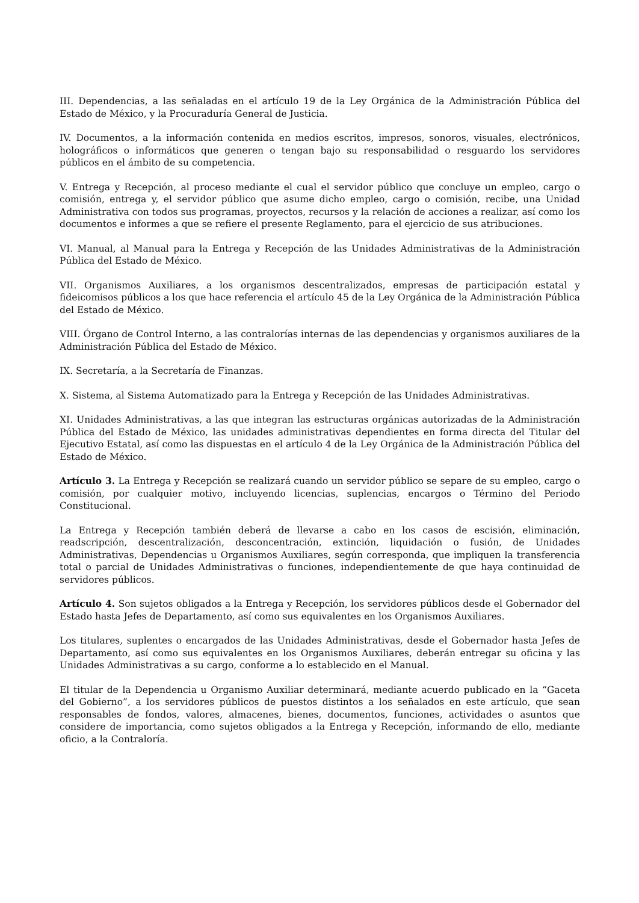III. Dependencias, a las señaladas en el artículo 19 de la Ley Orgánica de la Administración Pública del Estado de México, y la Procuraduría General de Justicia.
IV. Documentos, a la información contenida en medios escritos, impresos, sonoros, visuales, electrónicos, holográficos o informáticos que generen o tengan bajo su responsabilidad o resguardo los servidores públicos en el ámbito de su competencia.
V. Entrega y Recepción, al proceso mediante el cual el servidor público que concluye un empleo, cargo o comisión, entrega y, el servidor público que asume dicho empleo, cargo o comisión, recibe, una Unidad Administrativa con todos sus programas, proyectos, recursos y la relación de acciones a realizar, así como los documentos e informes a que se refiere el presente Reglamento, para el ejercicio de sus atribuciones.
VI. Manual, al Manual para la Entrega y Recepción de las Unidades Administrativas de la Administración Pública del Estado de México.
VII. Organismos Auxiliares, a los organismos descentralizados, empresas de participación estatal y fideicomisos públicos a los que hace referencia el artículo 45 de la Ley Orgánica de la Administración Pública del Estado de México.
VIII. Órgano de Control Interno, a las contralorías internas de las dependencias y organismos auxiliares de la Administración Pública del Estado de México.
IX. Secretaría, a la Secretaría de Finanzas.
X. Sistema, al Sistema Automatizado para la Entrega y Recepción de las Unidades Administrativas.
XI. Unidades Administrativas, a las que integran las estructuras orgánicas autorizadas de la Administración Pública del Estado de México, las unidades administrativas dependientes en forma directa del Titular del Ejecutivo Estatal, así como las dispuestas en el artículo 4 de la Ley Orgánica de la Administración Pública del Estado de México.
Artículo 3. La Entrega y Recepción se realizará cuando un servidor público se separe de su empleo, cargo o comisión, por cualquier motivo, incluyendo licencias, suplencias, encargos o Término del Periodo Constitucional.
La Entrega y Recepción también deberá de llevarse a cabo en los casos de escisión, eliminación, readscripción, descentralización, desconcentración, extinción, liquidación o fusión, de Unidades Administrativas, Dependencias u Organismos Auxiliares, según corresponda, que impliquen la transferencia total o parcial de Unidades Administrativas o funciones, independientemente de que haya continuidad de servidores públicos.
Artículo 4. Son sujetos obligados a la Entrega y Recepción, los servidores públicos desde el Gobernador del Estado hasta Jefes de Departamento, así como sus equivalentes en los Organismos Auxiliares.
Los titulares, suplentes o encargados de las Unidades Administrativas, desde el Gobernador hasta Jefes de Departamento, así como sus equivalentes en los Organismos Auxiliares, deberán entregar su oficina y las Unidades Administrativas a su cargo, conforme a lo establecido en el Manual.
El titular de la Dependencia u Organismo Auxiliar determinará, mediante acuerdo publicado en la “Gaceta del Gobierno”, a los servidores públicos de puestos distintos a los señalados en este artículo, que sean responsables de fondos, valores, almacenes, bienes, documentos, funciones, actividades o asuntos que considere de importancia, como sujetos obligados a la Entrega y Recepción, informando de ello, mediante oficio, a la Contraloría.